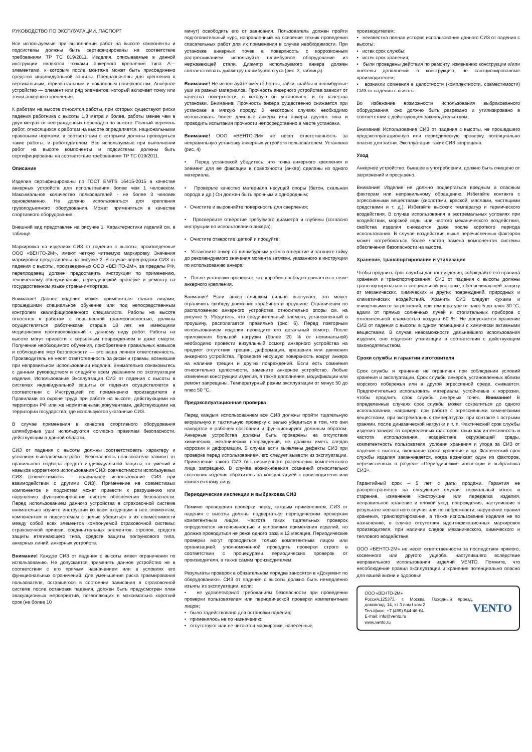РУКОВОДСТВО ПО ЭКСПЛУАТАЦИИ. ПАСПОРТ
Все используемые при выполнении работ на высоте компоненты и подсистемы должны быть сертифицированы на соответствие требованиям ТР ТС 019/2011. Изделия, описываемые в данной инструкции являются точками анкерного крепления типа А— элементами, к которым после монтажа может быть присоединено средство индивидуальной защиты. Предназначены для крепления к вертикальным, горизонтальным и наклонным поверхностям. Анкерное устройство — элемент или ряд элементов, который включает точку или точки анкерного крепления.
К работам на высоте относятся работы, при которых существуют риски падения работника с высоты 1,8 метра и более, работы менее чем в двух метрах от неогражденных перепадов по высоте. Полный перечень работ, относящихся к работам на высоте определяется, национальными правовыми нормами, в соответствии с которыми должны проводиться такие работы, и работодателем. Все используемые при выполнении работ на высоте компоненты и подсистемы должны быть сертифицированы на соответствие требованиям ТР ТС 019/2011.
Описание
Изделия сертифицированы по ГОСТ EN/TS 16415-2015 в качестве анкерных устройств для использования более чем 1 человеком. Максимальное количество пользователей - не более 3 человек одновременно. Не должно использоваться для крепления грузоподъемного оборудования. Может применяться в качестве спортивного оборудования.
Внешний вид представлен на рисунке 1. Характеристики изделий см. в таблице.
Маркировка на изделиях СИЗ от падения с высоты, произведенные ООО «ВЕНТО-2М», имеют четкую читаемую маркировку. Значения маркировки представлены на рисунке 2. В случае перепродажи СИЗ от падения с высоты, произведенных ООО «ВЕНТО-2М», за пределы РФ, перепродавец должен предоставить инструкции по применению, техническому обслуживанию, периодической проверке и ремонту на государственном языке страны-импортера.
Внимание! Данное изделие может применяться только лицами, прошедшими специальное обучение или под непосредственным контролем квалифицированного специалиста. Работы на высоте относятся к работам с повышенной травмоопасностью, должны осуществляться работниками старше 18 лет, не имеющими медицинских противопоказаний к данному виду работ. Работы на высоте могут привести к серьезным повреждениям и даже смерти. Получение необходимого обучения, приобретение правильных навыков и соблюдение мер безопасности — это ваша личная ответственность. Производитель не несет ответственность за риски и травмы, возникшие при неправильном использовании изделия. Внимательно ознакомьтесь с данным руководством и следуйте всем указаниям по эксплуатации изделия. Использование Эксплуатация СИЗ от падения с высоты в системах индивидуальной защиты от падения осуществляется в соответствии с Инструкцией по применению производителя и Правилами по охране труда при работе на высоте, действующими на территории РФ или же нормативными документами, действующими на территории государства, где используются указанные СИЗ.
В случае применения в качестве спортивного оборудования шлямбурные уши используются согласно правилам безопасности, действующим в данной области.
СИЗ от падения с высоты должны соответствовать характеру и условиям выполняемых работ. Безопасность пользователя зависит от правильного подбора средств индивидуальной защиты; от умений и навыков корректного использования СИЗ; совместимости используемых СИЗ (совместимость – правильное использование СИЗ при взаимодействии с другими СИЗ). Применение не совместимых компонентов и подсистем может привести к разрушению или нарушению функционирования систем обеспечения безопасности. Перед использованием данного устройства в страховочной системе внимательно изучите инструкции ко всем входящим в нее элементам, компонентам и подсистемам с целью убедиться в их совместимости между собой всех элементов компонуемой страховочной системы: страховочной привязи, соединительных элементов, стропов, средств защиты втягивающего типа, средств защиты ползункового типа, анкерных линий, анкерных устройств.
Внимание! Каждое СИЗ от падения с высоты имеет ограничения по использованию. Не допускается применять данное устройство не в соответствии с его прямым назначением или в условиях его функциональных ограничений. Для уменьшения риска травмирования пользователя, оставшегося в состоянии зависания в страховочной системе после остановки падения, должен быть предусмотрен план эвакуационных мероприятий, позволяющих в максимально короткий срок (не более 10
минут) освободить его от зависания. Пользователь должен пройти подготовительный курс, направленный на освоение техник проведения спасательных работ для их применения в случае необходимости. При установке анкерных точек в поверхность с коррозионным растрескиванием используйте шлямбурное оборудование из нержавеющей стали. Диаметр используемого анкера должен соответствовать диаметру шлямбурного уха (рис. 3, таблица).
Внимание! Не используйте вместе болты, гайки, шайбы и шлямбурные уши из разных материалов. Прочность анкерного устройства зависит от качества поверхности, в которую он установлен, и от качества установки. Внимание! Прочность анкера существенно снижается при установке в мягкую породу. В некоторых случаях необходимо использовать более длинные анкеры или анкеры другого типа и проводить испытания прочности непосредственно в месте установки.
Внимание! ООО «ВЕНТО-2М» не несет ответственность за неправильную установку анкерных устройств пользователем. Установка (рис. 4)
• Перед установкой убедитесь, что точка анкерного крепления и элемент для ее фиксации в поверхности (анкер) сделаны из одного материала.
• Проверьте качество материала несущей опоры (бетон, скальная порода и др.) Он должен быть прочным и однородным;
• Очистите и выровняйте поверхность для сверления;
• Просверлите отверстие требуемого диаметра и глубины (согласно инструкции по использованию анкера);
• Очистите отверстие щеткой и продуйте;
• Установите анкер со шлямбурным ухом в отверстие и затяните гайку до рекомендуемого значения момента затяжки, указанного в инструкции по использованию анкера;
• После установки проверьте, что карабин свободно двигается в точке анкерного крепления.
Внимание! Если анкер слишком сильно выступает, это может ограничить свободу движения карабинов в проушине. Ограничения по расположению анкерного устройства относительно опоры см. на рисунке 5. Убедитесь, что соединительный элемент, установленный в проушину, располагается правильно (рис. 6). Перед повторным использованием изделия проведите его детальный осмотр. После приложения большой нагрузки (более 20 % от номинальной) необходимо провести визуальный осмотр анкерного устройства на предмет отсутствия трещин, деформации, вращения или движения анкерного устройства. Проверьте несущую поверхность вокруг анкера на наличие трещин и других повреждений. Если есть сомнения относительно целостности, замените анкерное устройство. Любые изменения конструкции изделия, а также дополнения, модификации или ремонт запрещены. Температурный режим эксплуатации от минус 50 до плюс 50 °С.
Предэксплуатационная проверка
Перед каждым использованием все СИЗ должны пройти тщательную визуальную и тактильную проверку с целью убедиться в том, что они находятся в рабочем состоянии и функционируют должным образом. Анкерные устройства должны быть проверены на отсутствие химических, механических повреждений, не должны иметь следов коррозии и деформации. В случае если выявлены дефекты СИЗ при проверке перед использованием, его следует вывести из эксплуатации. Применение такого СИЗ без письменного разрешения компетентного лица запрещено. В случае возникновения сомнений относительно состояния изделия обратитесь за консультацией к производителю или компетентному лицу.
Периодические инспекции и выбраковка СИЗ
Помимо проведения проверки перед каждым применением, СИЗ от падения с высоты должны подвергаться периодическим проверкам компетентным лицом. Частота таких тщательных проверок определяется интенсивностью и условиями применения изделий, но должна проводиться не реже одного раза в 12 месяцев. Периодические проверки могут проводиться только компетентным лицом или организацией, уполномоченной проводить проверки строго в соответствии с процедурами периодических проверок от производителя, а также самим производителем.
Результаты проверок в обязательном порядке заносятся в «Документ по оборудованию». СИЗ от падения с высоты должно быть немедленно изъяты из эксплуатации, если:
• не удовлетворило требованиям безопасности при проведении проверки пользователем или периодической проверки компетентным лицом;
• было задействовано для остановки падения;
• применялось не по назначению;
• отсутствуют или не читаются маркировки, нанесенные
производителем;
• неизвестна полная история использования данного СИЗ от падения с высоты;
• истек срок службы;
• истек срок хранения;
• были проведены действия по ремонту, изменению конструкции и/или внесены дополнения в конструкцию, не санкционированные производителем;
• возникли сомнения в целостности (комплектности, совместимости) СИЗ от падения с высоты.
Во избежание возможности использования выбракованного оборудования, оно должно быть разрезано и утилизировано в соответствии с действующим законодательством.
Внимание! Использование СИЗ от падения с высоты, не прошедшего предэксплуатационную или периодическую проверку, потенциально опасно для жизни. Эксплуатация таких СИЗ запрещена.
Уход
Анкерное устройство, бывшее в употреблении, должно быть очищено от загрязнений и просушено.
Внимание! Изделие не должно подвергаться вредным и опасным факторам или неправильному обращению. Избегайте контакта с агрессивными веществами (кислотами, краской, маслами, чистящими средствами и т. д.). Избегайте высоких температур и термического воздействия. В случае использования в экстремальных условиях при воздействии, морской воды или частого механического воздействия, свойства изделия снижаются даже после короткого периода использования. В случае воздействия выше перечисленных факторов может потребоваться более частая замена компонентов системы обеспечения безопасности на высоте.
Хранение, транспортирование и утилизация
Чтобы продлить срок службы данного изделия, соблюдайте его правила хранения и транспортирования. СИЗ от падения с высоты должны транспортироваться в специальной упаковке, обеспечивающей защиту от механических, химических и других повреждений, природных и климатических воздействий. Хранить СИЗ следует сухими и очищенными от загрязнений, при температуре от плюс 5 до плюс 30 °С, вдали от прямых солнечных лучей и отопительных приборов с относительной влажностью воздуха 60 %. Не допускается хранение СИЗ от падения с высоты в одном помещении с химически активными веществами. В случае невозможности дальнейшего использования изделия, оно подлежит утилизации в соответствии с действующим законодательством.
Сроки службы и гарантии изготовителя
Срок службы и хранения не ограничен при соблюдении условий хранения и эксплуатации. Срок службы анкеров, установленных вблизи морского побережья или в другой агрессивной среде, снижается. Предпочтительно использовать материалы, устойчивые к коррозии, чтобы продлить срок службы анкерных точек. Внимание! В определенных случаях срок службы может сократиться до одного использования, например: при работе с агрессивными химическими веществами, при экстремальных температурах, при контакте с острыми гранями, после динамической нагрузки и т. п. Фактический срок службы изделия зависит от определенных факторов: таких как интенсивность и частота использования, воздействие окружающей среды, компетентность пользователя, условия хранения и ухода за СИЗ от падения с высоты, окончание срока хранения и пр. Фактический срок службы изделия заканчивается, когда возникает один из факторов, перечисленных в разделе «Периодические инспекции и выбраковка СИЗ».
Гарантийный срок – 5 лет с даты продажи. Гарантия не распространяется на следующие случаи: нормальный износ и старение, изменение конструкции или переделка изделия, неправильное хранение и плохой уход, повреждения, наступившие в результате несчастного случая или по небрежности, нарушение правил хранения, транспортирования, а также использование изделия не по назначению, в случае отсутствия идентификационных маркировок производителя, при наличии следов механического, химического и теплового воздействия.
ООО «ВЕНТО-2М» не несет ответственности за последствия прямого, косвенного или другого ущерба, наступившего вследствие неправильного использования изделий VENTO. Помните, что несоблюдение правил эксплуатации и хранения потенциально опасно для вашей жизни и здоровья
ООО «ВЕНТО-2М»
Россия,125373, г. Москва, Походный проезд, домовлад. 14, эт 3 пом I ком 2
Тел./факс: +7 (495) 544-46-64
E-mail: info@vento.ru
www.vento.ru
VENTO